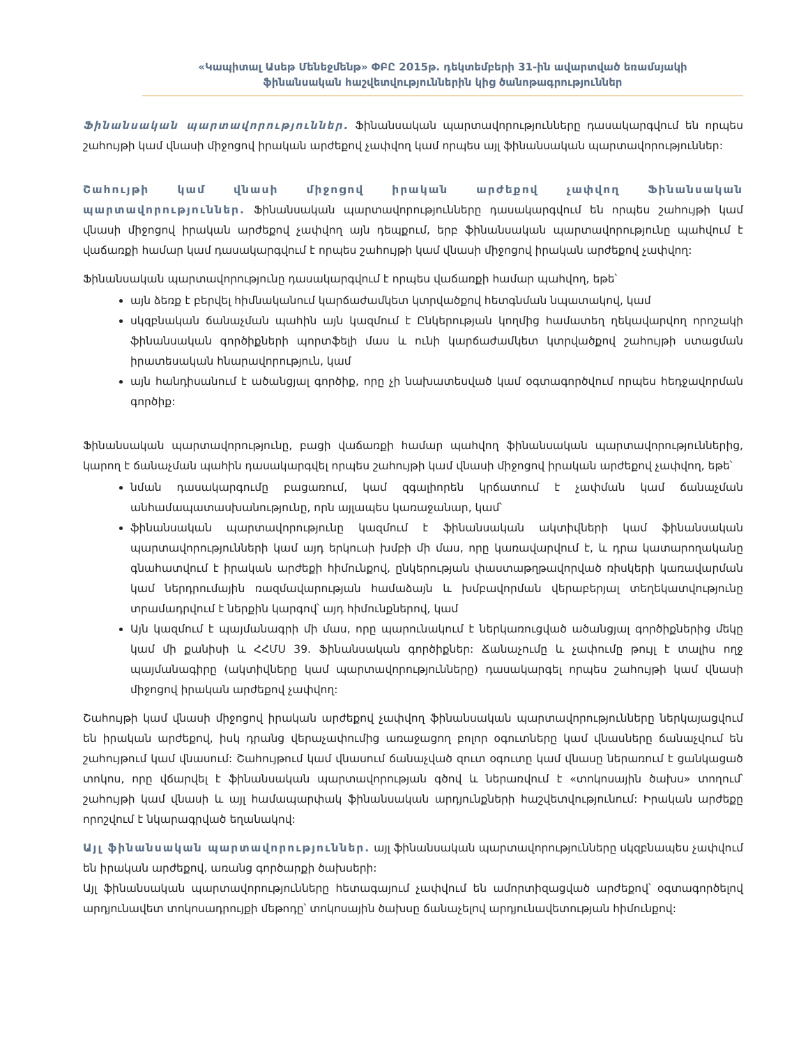«Կապիտալ Ասեթ Մենեջմենթ» ՓԲԸ 2015թ. դեկտեմբերի 31-ին ավարտված եռամսյակի
ֆինանսական հաշվետվություններին կից ծանոթագրություններ
Ֆինանսական պարտավորություններ. Ֆինանսական պարտավորությունները դասակարգվում են որպես շահույթի կամ վնասի միջոցով իրական արժեքով չափվող կամ որպես այլ ֆինանսական պարտավորություններ:
Շահույթի կամ վնասի միջոցով իրական արժեքով չափվող Ֆինանսական պարտավորություններ. Ֆինանսական պարտավորությունները դասակարգվում են որպես շահույթի կամ վնասի միջոցով իրական արժեքով չափվող այն դեպքում, երբ ֆինանսական պարտավորությունը պահվում է վաճառքի համար կամ դասակարգվում է որպես շահույթի կամ վնասի միջոցով իրական արժեքով չափվող:
Ֆինանսական պարտավորությունը դասակարգվում է որպես վաճառքի համար պահվող, եթե՝
այն ձեռք է բերվել հիմնականում կարճաժամկետ կտրվածքով հետգնման նպատակով, կամ
սկզբնական ճանաչման պահին այն կազմում է Ընկերության կողմից համատեղ ղեկավարվող որոշակի ֆինանսական գործիքների պորտֆելի մաս և ունի կարճաժամկետ կտրվածքով շահույթի ստացման իրատեսական հնարավորություն, կամ
այն հանդիսանում է ածանցյալ գործիք, որը չի նախատեսված կամ օգտագործվում որպես հեդջավորման գործիք:
Ֆինանսական պարտավորությունը, բացի վաճառքի համար պահվող ֆինանսական պարտավորություններից, կարող է ճանաչման պահին դասակարգվել որպես շահույթի կամ վնասի միջոցով իրական արժեքով չափվող, եթե՝
նման դասակարգումը բացառում, կամ զգալիորեն կրճատում է չափման կամ ճանաչման անհամապատասխանությունը, որն այլապես կառաջանար, կամ՝
ֆինանսական պարտավորությունը կազմում է ֆինանսական ակտիվների կամ ֆինանսական պարտավորությունների կամ այդ երկուսի խմբի մի մաս, որը կառավարվում է, և դրա կատարողականը գնահատվում է իրական արժեքի հիմունքով, ընկերության փաստաթղթավորված ռիսկերի կառավարման կամ ներդրումային ռազմավարության համաձայն և խմբավորման վերաբերյալ տեղեկատվությունը տրամադրվում է ներքին կարգով՝ այդ հիմունքներով, կամ
Այն կազմում է պայմանագրի մի մաս, որը պարունակում է ներկառուցված ածանցյալ գործիքներից մեկը կամ մի քանիսի և ՀՀՄՍ 39. Ֆինանսական գործիքներ: Ճանաչումը և չափումը թույլ է տալիս ողջ պայմանագիրը (ակտիվները կամ պարտավորությունները) դասակարգել որպես շահույթի կամ վնասի միջոցով իրական արժեքով չափվող:
Շահույթի կամ վնասի միջոցով իրական արժեքով չափվող ֆինանսական պարտավորությունները ներկայացվում են իրական արժեքով, իսկ դրանց վերաչափումից առաջացող բոլոր օգուտները կամ վնասները ճանաչվում են շահույթում կամ վնասում: Շահույթում կամ վնասում ճանաչված զուտ օգուտը կամ վնասը ներառում է ցանկացած տոկոս, որը վճարվել է ֆինանսական պարտավորության գծով և ներառվում է «տոկոսային ծախս» տողում՝ շահույթի կամ վնասի և այլ համապարփակ ֆինանսական արդյունքների հաշվետվությունում: Իրական արժեքը որոշվում է նկարագրված եղանակով:
Այլ ֆինանսական պարտավորություններ. այլ ֆինանսական պարտավորությունները սկզբնապես չափվում են իրական արժեքով, առանց գործարքի ծախսերի:
Այլ ֆինանսական պարտավորությունները հետագայում չափվում են ամորտիզացված արժեքով՝ օգտագործելով արդյունավետ տոկոսադրույքի մեթոդը՝ տոկոսային ծախսը ճանաչելով արդյունավետության հիմունքով: